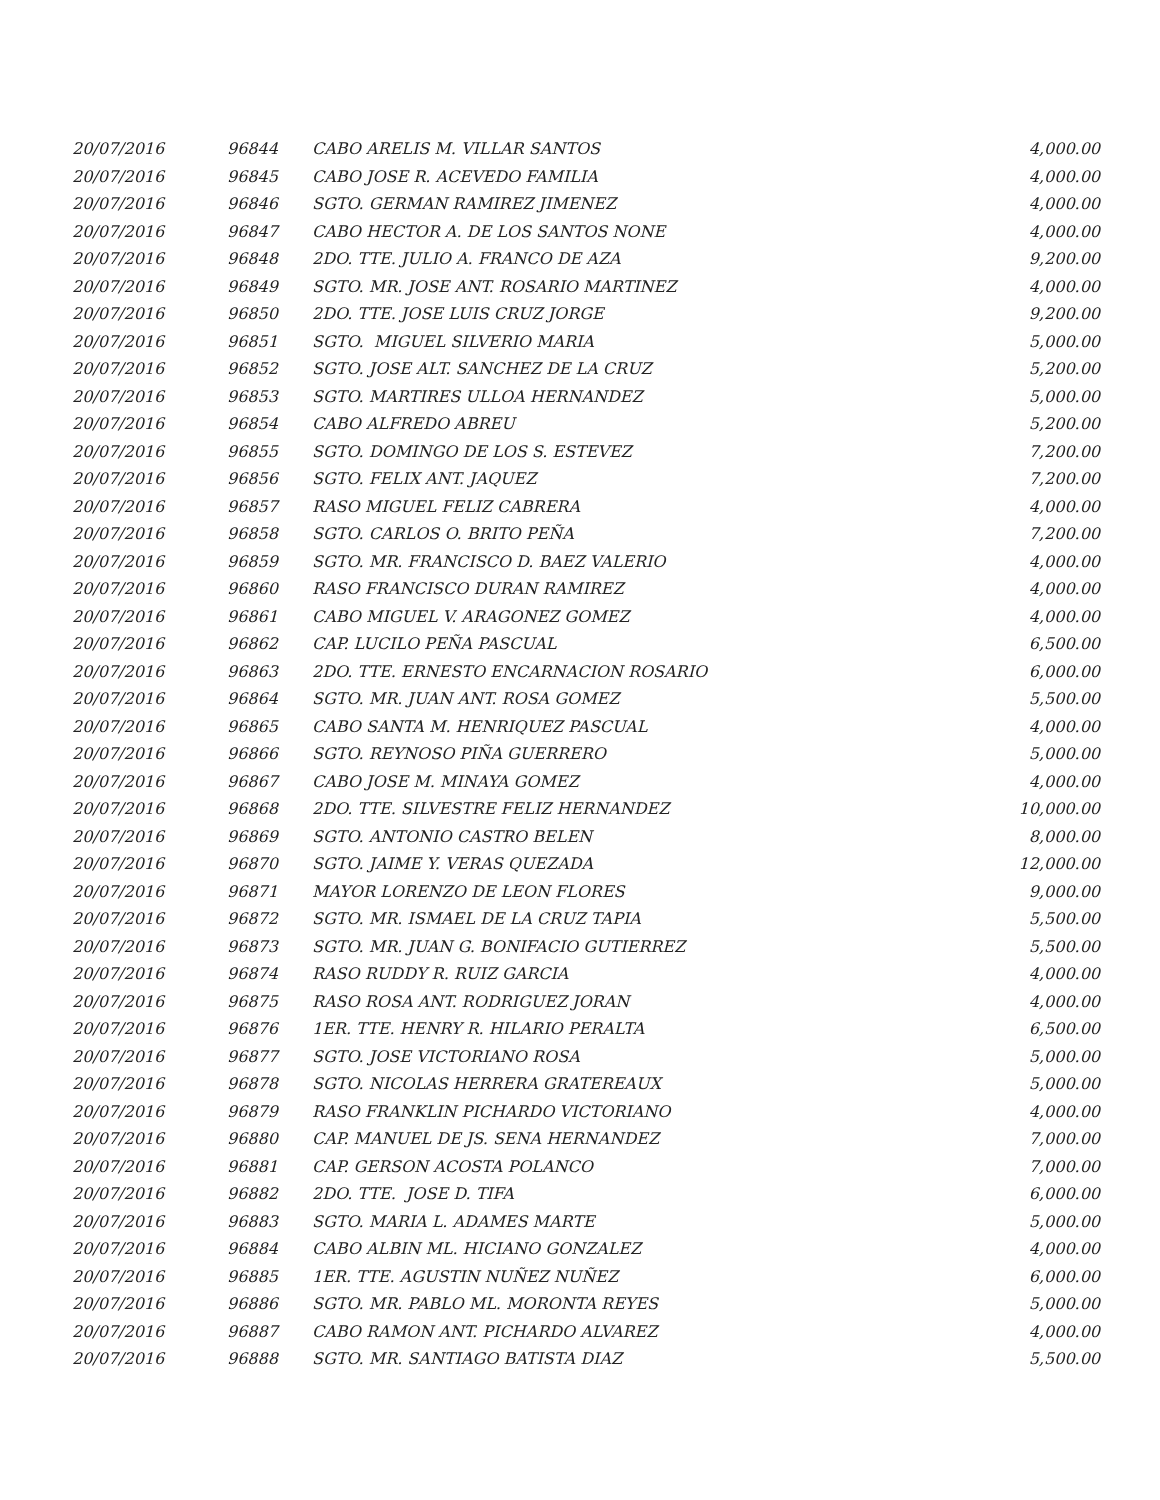| 20/07/2016 | 96844 | CABO ARELIS M. VILLAR SANTOS | 4,000.00 |
| 20/07/2016 | 96845 | CABO JOSE R. ACEVEDO FAMILIA | 4,000.00 |
| 20/07/2016 | 96846 | SGTO. GERMAN RAMIREZ JIMENEZ | 4,000.00 |
| 20/07/2016 | 96847 | CABO HECTOR A. DE LOS SANTOS NONE | 4,000.00 |
| 20/07/2016 | 96848 | 2DO. TTE. JULIO A. FRANCO DE AZA | 9,200.00 |
| 20/07/2016 | 96849 | SGTO. MR. JOSE ANT. ROSARIO MARTINEZ | 4,000.00 |
| 20/07/2016 | 96850 | 2DO. TTE. JOSE LUIS CRUZ JORGE | 9,200.00 |
| 20/07/2016 | 96851 | SGTO. MIGUEL SILVERIO MARIA | 5,000.00 |
| 20/07/2016 | 96852 | SGTO. JOSE ALT. SANCHEZ DE LA CRUZ | 5,200.00 |
| 20/07/2016 | 96853 | SGTO. MARTIRES ULLOA HERNANDEZ | 5,000.00 |
| 20/07/2016 | 96854 | CABO ALFREDO ABREU | 5,200.00 |
| 20/07/2016 | 96855 | SGTO. DOMINGO DE LOS S. ESTEVEZ | 7,200.00 |
| 20/07/2016 | 96856 | SGTO. FELIX ANT. JAQUEZ | 7,200.00 |
| 20/07/2016 | 96857 | RASO MIGUEL FELIZ CABRERA | 4,000.00 |
| 20/07/2016 | 96858 | SGTO. CARLOS O. BRITO PEÑA | 7,200.00 |
| 20/07/2016 | 96859 | SGTO. MR. FRANCISCO D. BAEZ VALERIO | 4,000.00 |
| 20/07/2016 | 96860 | RASO FRANCISCO DURAN RAMIREZ | 4,000.00 |
| 20/07/2016 | 96861 | CABO MIGUEL V. ARAGONEZ GOMEZ | 4,000.00 |
| 20/07/2016 | 96862 | CAP. LUCILO PEÑA PASCUAL | 6,500.00 |
| 20/07/2016 | 96863 | 2DO. TTE. ERNESTO ENCARNACION ROSARIO | 6,000.00 |
| 20/07/2016 | 96864 | SGTO. MR. JUAN ANT. ROSA GOMEZ | 5,500.00 |
| 20/07/2016 | 96865 | CABO SANTA M. HENRIQUEZ PASCUAL | 4,000.00 |
| 20/07/2016 | 96866 | SGTO. REYNOSO PIÑA GUERRERO | 5,000.00 |
| 20/07/2016 | 96867 | CABO JOSE M. MINAYA GOMEZ | 4,000.00 |
| 20/07/2016 | 96868 | 2DO. TTE. SILVESTRE FELIZ HERNANDEZ | 10,000.00 |
| 20/07/2016 | 96869 | SGTO. ANTONIO CASTRO BELEN | 8,000.00 |
| 20/07/2016 | 96870 | SGTO. JAIME Y. VERAS QUEZADA | 12,000.00 |
| 20/07/2016 | 96871 | MAYOR LORENZO DE LEON FLORES | 9,000.00 |
| 20/07/2016 | 96872 | SGTO. MR. ISMAEL DE LA CRUZ TAPIA | 5,500.00 |
| 20/07/2016 | 96873 | SGTO. MR. JUAN G. BONIFACIO GUTIERREZ | 5,500.00 |
| 20/07/2016 | 96874 | RASO RUDDY R. RUIZ GARCIA | 4,000.00 |
| 20/07/2016 | 96875 | RASO ROSA ANT. RODRIGUEZ JORAN | 4,000.00 |
| 20/07/2016 | 96876 | 1ER. TTE. HENRY R. HILARIO PERALTA | 6,500.00 |
| 20/07/2016 | 96877 | SGTO. JOSE VICTORIANO ROSA | 5,000.00 |
| 20/07/2016 | 96878 | SGTO. NICOLAS HERRERA GRATEREAUX | 5,000.00 |
| 20/07/2016 | 96879 | RASO FRANKLIN PICHARDO VICTORIANO | 4,000.00 |
| 20/07/2016 | 96880 | CAP. MANUEL DE JS. SENA HERNANDEZ | 7,000.00 |
| 20/07/2016 | 96881 | CAP. GERSON ACOSTA POLANCO | 7,000.00 |
| 20/07/2016 | 96882 | 2DO. TTE. JOSE D. TIFA | 6,000.00 |
| 20/07/2016 | 96883 | SGTO. MARIA L. ADAMES MARTE | 5,000.00 |
| 20/07/2016 | 96884 | CABO ALBIN ML. HICIANO GONZALEZ | 4,000.00 |
| 20/07/2016 | 96885 | 1ER. TTE. AGUSTIN NUÑEZ NUÑEZ | 6,000.00 |
| 20/07/2016 | 96886 | SGTO. MR. PABLO ML. MORONTA REYES | 5,000.00 |
| 20/07/2016 | 96887 | CABO RAMON ANT. PICHARDO ALVAREZ | 4,000.00 |
| 20/07/2016 | 96888 | SGTO. MR. SANTIAGO BATISTA DIAZ | 5,500.00 |